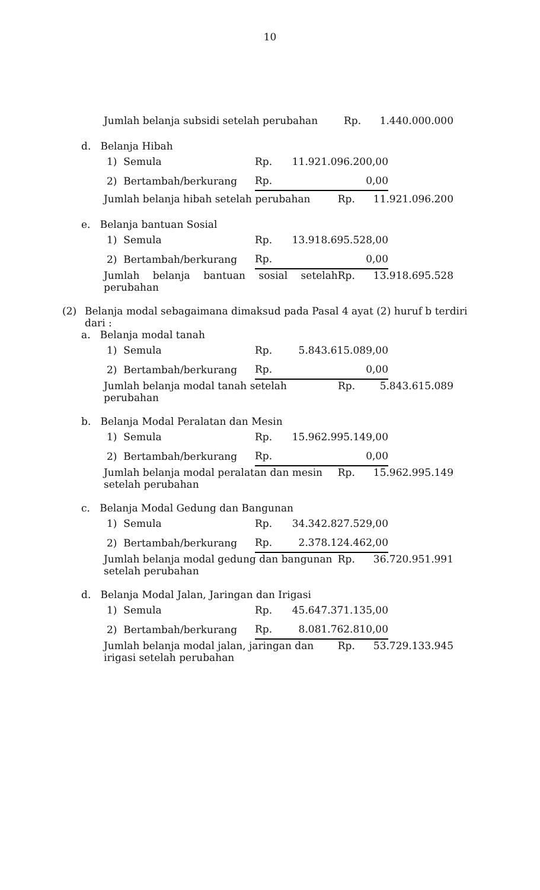10
| Jumlah belanja subsidi setelah perubahan | Rp. | 1.440.000.000 |
d. Belanja Hibah
| 1) Semula | Rp. | 11.921.096.200,00 |
| 2) Bertambah/berkurang | Rp. | 0,00 |
| Jumlah belanja hibah setelah perubahan | Rp. | 11.921.096.200 |
e. Belanja bantuan Sosial
| 1) Semula | Rp. | 13.918.695.528,00 |
| 2) Bertambah/berkurang | Rp. | 0,00 |
| Jumlah belanja bantuan sosial setelah perubahan | Rp. | 13.918.695.528 |
(2) Belanja modal sebagaimana dimaksud pada Pasal 4 ayat (2) huruf b terdiri dari :
a. Belanja modal tanah
| 1) Semula | Rp. | 5.843.615.089,00 |
| 2) Bertambah/berkurang | Rp. | 0,00 |
| Jumlah belanja modal tanah setelah perubahan | Rp. | 5.843.615.089 |
b. Belanja Modal Peralatan dan Mesin
| 1) Semula | Rp. | 15.962.995.149,00 |
| 2) Bertambah/berkurang | Rp. | 0,00 |
| Jumlah belanja modal peralatan dan mesin setelah perubahan | Rp. | 15.962.995.149 |
c. Belanja Modal Gedung dan Bangunan
| 1) Semula | Rp. | 34.342.827.529,00 |
| 2) Bertambah/berkurang | Rp. | 2.378.124.462,00 |
| Jumlah belanja modal gedung dan bangunan setelah perubahan | Rp. | 36.720.951.991 |
d. Belanja Modal Jalan, Jaringan dan Irigasi
| 1) Semula | Rp. | 45.647.371.135,00 |
| 2) Bertambah/berkurang | Rp. | 8.081.762.810,00 |
| Jumlah belanja modal jalan, jaringan dan irigasi setelah perubahan | Rp. | 53.729.133.945 |